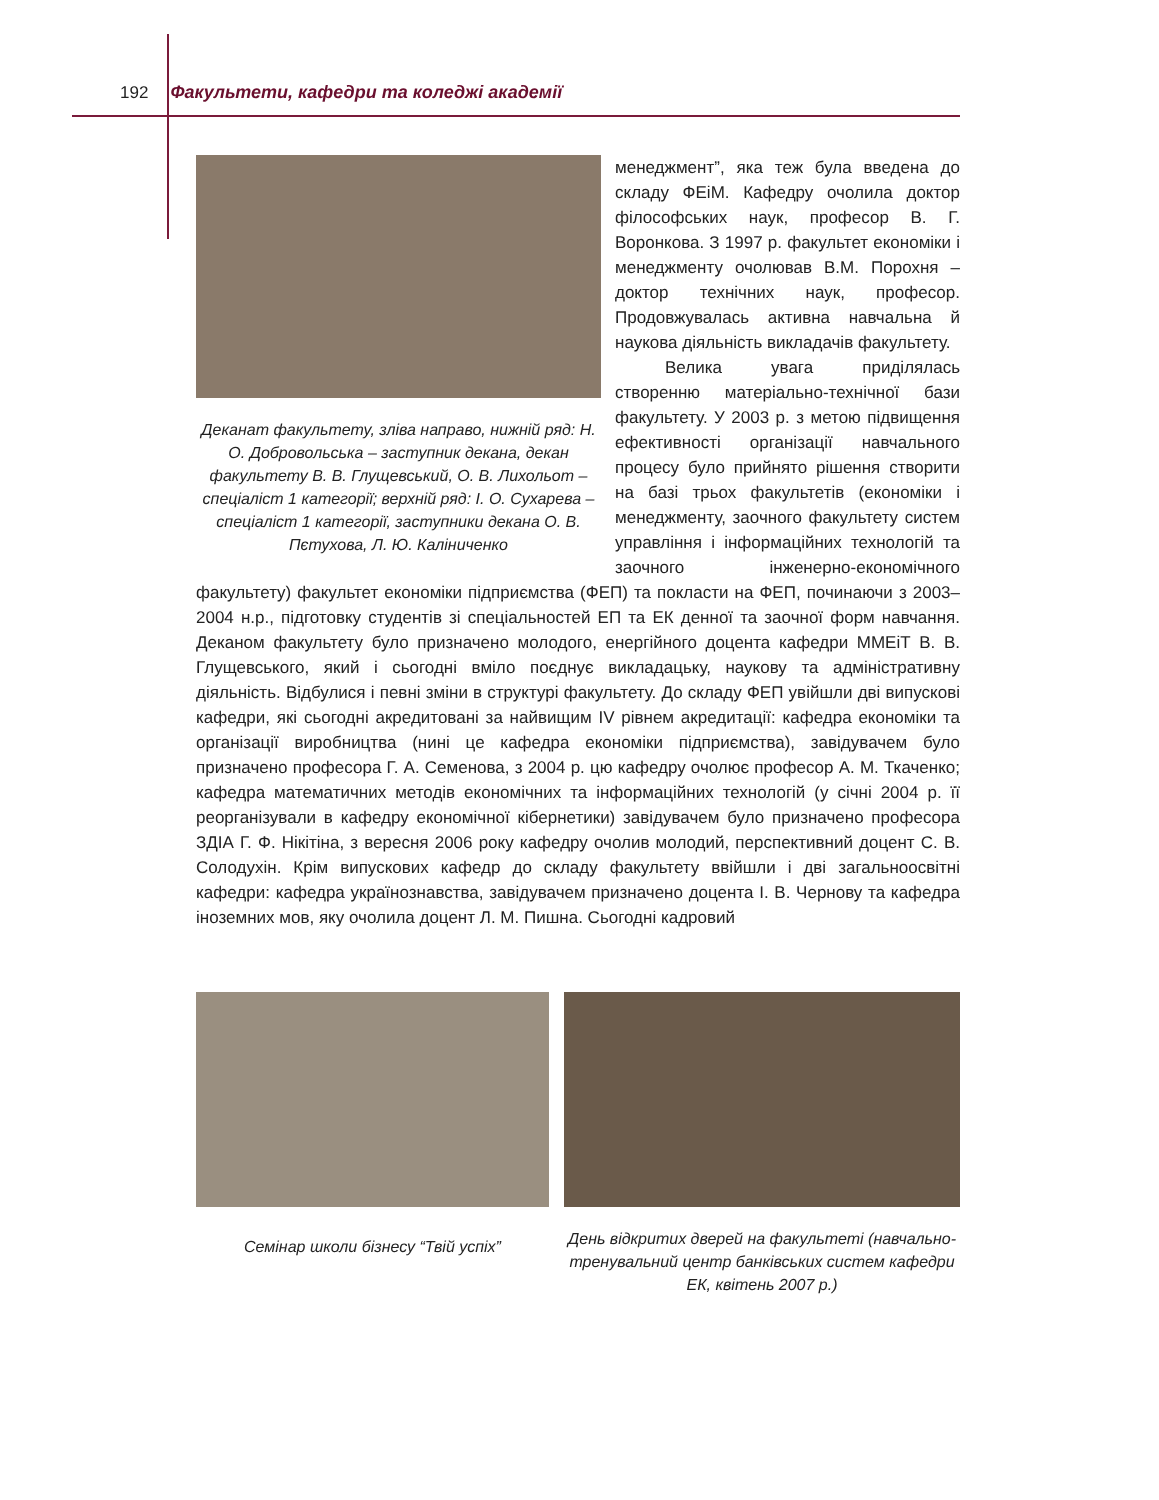192 Факультети, кафедри та коледжі академії
Деканат факультету, зліва направо, нижній ряд: Н. О. Добровольська – заступник декана, декан факультету В. В. Глущевський, О. В. Лихольот – спеціаліст 1 категорії; верхній ряд: І. О. Сухарева – спеціаліст 1 категорії, заступники декана О. В. Пєтухова, Л. Ю. Каліниченко
менеджмент”, яка теж була введена до складу ФЕіМ. Кафедру очолила доктор філософських наук, професор В. Г. Воронкова. З 1997 р. факультет економіки і менеджменту очолював В.М. Порохня – доктор технічних наук, професор. Продовжувалась активна навчальна й наукова діяльність викладачів факультету.
Велика увага приділялась створенню матеріально-технічної бази факультету. У 2003 р. з метою підвищення ефективності організації навчального процесу було прийнято рішення створити на базі трьох факультетів (економіки і менеджменту, заочного факультету систем управління і інформаційних технологій та заочного інженерно-економічного факультету) факультет економіки підприємства (ФЕП) та покласти на ФЕП, починаючи з 2003–2004 н.р., підготовку студентів зі спеціальностей ЕП та ЕК денної та заочної форм навчання. Деканом факультету було призначено молодого, енергійного доцента кафедри ММЕіТ В. В. Глущевського, який і сьогодні вміло поєднує викладацьку, наукову та адміністративну діяльність. Відбулися і певні зміни в структурі факультету. До складу ФЕП увійшли дві випускові кафедри, які сьогодні акредитовані за найвищим IV рівнем акредитації: кафедра економіки та організації виробництва (нині це кафедра економіки підприємства), завідувачем було призначено професора Г. А. Семенова, з 2004 р. цю кафедру очолює професор А. М. Ткаченко; кафедра математичних методів економічних та інформаційних технологій (у січні 2004 р. її реорганізували в кафедру економічної кібернетики) завідувачем було призначено професора ЗДІА Г. Ф. Нікітіна, з вересня 2006 року кафедру очолив молодий, перспективний доцент С. В. Солодухін. Крім випускових кафедр до складу факультету ввійшли і дві загальноосвітні кафедри: кафедра українознавства, завідувачем призначено доцента І. В. Чернову та кафедра іноземних мов, яку очолила доцент Л. М. Пишна. Сьогодні кадровий
Семінар школи бізнесу “Твій успіх”
День відкритих дверей на факультеті (навчально-тренувальний центр банківських систем кафедри ЕК, квітень 2007 р.)